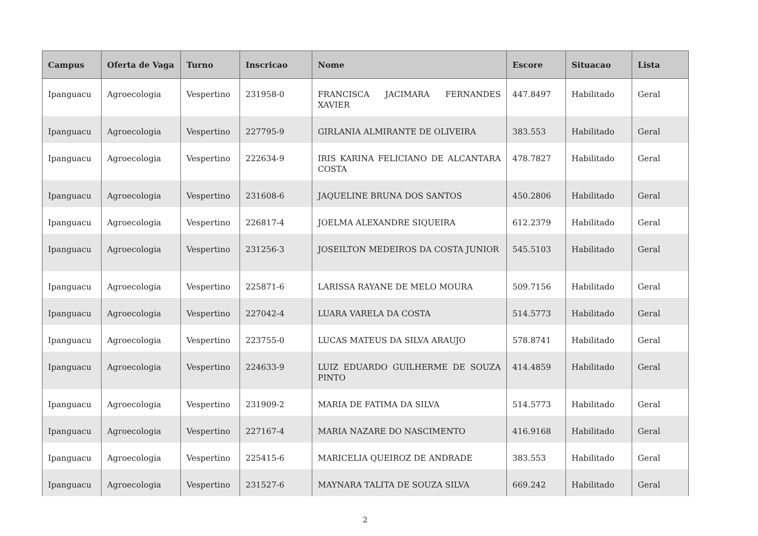| Campus | Oferta de Vaga | Turno | Inscricao | Nome | Escore | Situacao | Lista |
| --- | --- | --- | --- | --- | --- | --- | --- |
| Ipanguacu | Agroecologia | Vespertino | 231958-0 | FRANCISCA JACIMARA FERNANDES XAVIER | 447.8497 | Habilitado | Geral |
| Ipanguacu | Agroecologia | Vespertino | 227795-9 | GIRLANIA ALMIRANTE DE OLIVEIRA | 383.553 | Habilitado | Geral |
| Ipanguacu | Agroecologia | Vespertino | 222634-9 | IRIS KARINA FELICIANO DE ALCANTARA COSTA | 478.7827 | Habilitado | Geral |
| Ipanguacu | Agroecologia | Vespertino | 231608-6 | JAQUELINE BRUNA DOS SANTOS | 450.2806 | Habilitado | Geral |
| Ipanguacu | Agroecologia | Vespertino | 226817-4 | JOELMA ALEXANDRE SIQUEIRA | 612.2379 | Habilitado | Geral |
| Ipanguacu | Agroecologia | Vespertino | 231256-3 | JOSEILTON MEDEIROS DA COSTA JUNIOR | 545.5103 | Habilitado | Geral |
| Ipanguacu | Agroecologia | Vespertino | 225871-6 | LARISSA RAYANE DE MELO MOURA | 509.7156 | Habilitado | Geral |
| Ipanguacu | Agroecologia | Vespertino | 227042-4 | LUARA VARELA DA COSTA | 514.5773 | Habilitado | Geral |
| Ipanguacu | Agroecologia | Vespertino | 223755-0 | LUCAS MATEUS DA SILVA ARAUJO | 578.8741 | Habilitado | Geral |
| Ipanguacu | Agroecologia | Vespertino | 224633-9 | LUIZ EDUARDO GUILHERME DE SOUZA PINTO | 414.4859 | Habilitado | Geral |
| Ipanguacu | Agroecologia | Vespertino | 231909-2 | MARIA DE FATIMA DA SILVA | 514.5773 | Habilitado | Geral |
| Ipanguacu | Agroecologia | Vespertino | 227167-4 | MARIA NAZARE DO NASCIMENTO | 416.9168 | Habilitado | Geral |
| Ipanguacu | Agroecologia | Vespertino | 225415-6 | MARICELIA QUEIROZ DE ANDRADE | 383.553 | Habilitado | Geral |
| Ipanguacu | Agroecologia | Vespertino | 231527-6 | MAYNARA TALITA DE SOUZA SILVA | 669.242 | Habilitado | Geral |
2